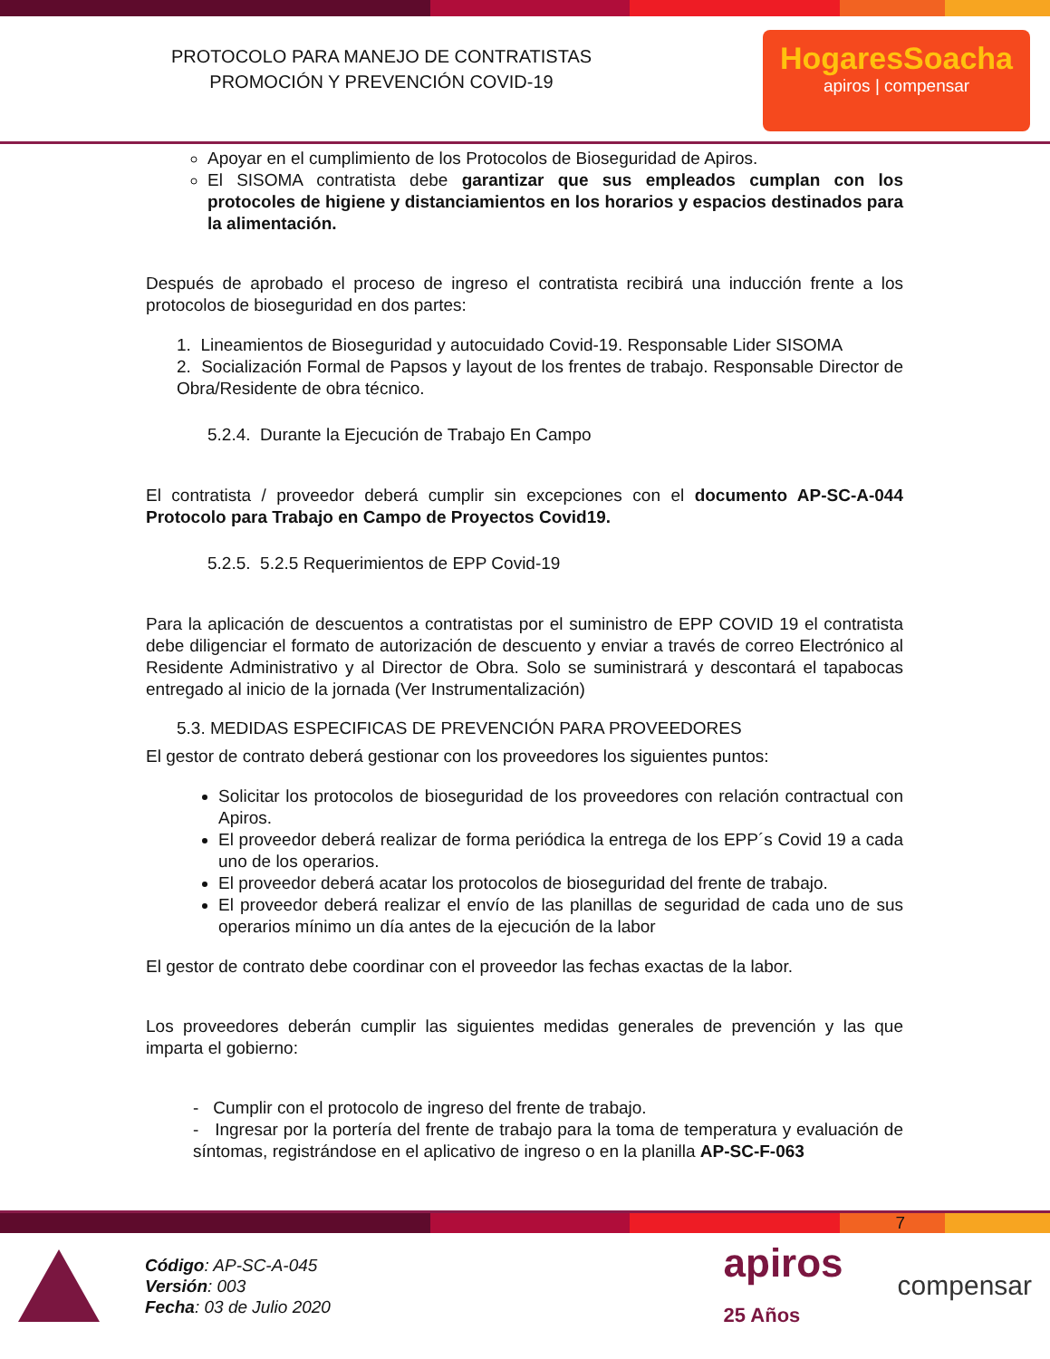PROTOCOLO PARA MANEJO DE CONTRATISTAS
PROMOCIÓN Y PREVENCIÓN COVID-19
HogaresSoacha
apiros | compensar
Apoyar en el cumplimiento de los Protocolos de Bioseguridad de Apiros.
El SISOMA contratista debe garantizar que sus empleados cumplan con los protocoles de higiene y distanciamientos en los horarios y espacios destinados para la alimentación.
Después de aprobado el proceso de ingreso el contratista recibirá una inducción frente a los protocolos de bioseguridad en dos partes:
1. Lineamientos de Bioseguridad y autocuidado Covid-19. Responsable Lider SISOMA
2. Socialización Formal de Papsos y layout de los frentes de trabajo. Responsable Director de Obra/Residente de obra técnico.
5.2.4. Durante la Ejecución de Trabajo En Campo
El contratista / proveedor deberá cumplir sin excepciones con el documento AP-SC-A-044 Protocolo para Trabajo en Campo de Proyectos Covid19.
5.2.5. 5.2.5 Requerimientos de EPP Covid-19
Para la aplicación de descuentos a contratistas por el suministro de EPP COVID 19 el contratista debe diligenciar el formato de autorización de descuento y enviar a través de correo Electrónico al Residente Administrativo y al Director de Obra. Solo se suministrará y descontará el tapabocas entregado al inicio de la jornada (Ver Instrumentalización)
5.3. MEDIDAS ESPECIFICAS DE PREVENCIÓN PARA PROVEEDORES
El gestor de contrato deberá gestionar con los proveedores los siguientes puntos:
Solicitar los protocolos de bioseguridad de los proveedores con relación contractual con Apiros.
El proveedor deberá realizar de forma periódica la entrega de los EPP´s Covid 19 a cada uno de los operarios.
El proveedor deberá acatar los protocolos de bioseguridad del frente de trabajo.
El proveedor deberá realizar el envío de las planillas de seguridad de cada uno de sus operarios mínimo un día antes de la ejecución de la labor
El gestor de contrato debe coordinar con el proveedor las fechas exactas de la labor.
Los proveedores deberán cumplir las siguientes medidas generales de prevención y las que imparta el gobierno:
- Cumplir con el protocolo de ingreso del frente de trabajo.
- Ingresar por la portería del frente de trabajo para la toma de temperatura y evaluación de síntomas, registrándose en el aplicativo de ingreso o en la planilla AP-SC-F-063
7
Código: AP-SC-A-045
Versión: 003
Fecha: 03 de Julio 2020
apiros
25 Años
compensar